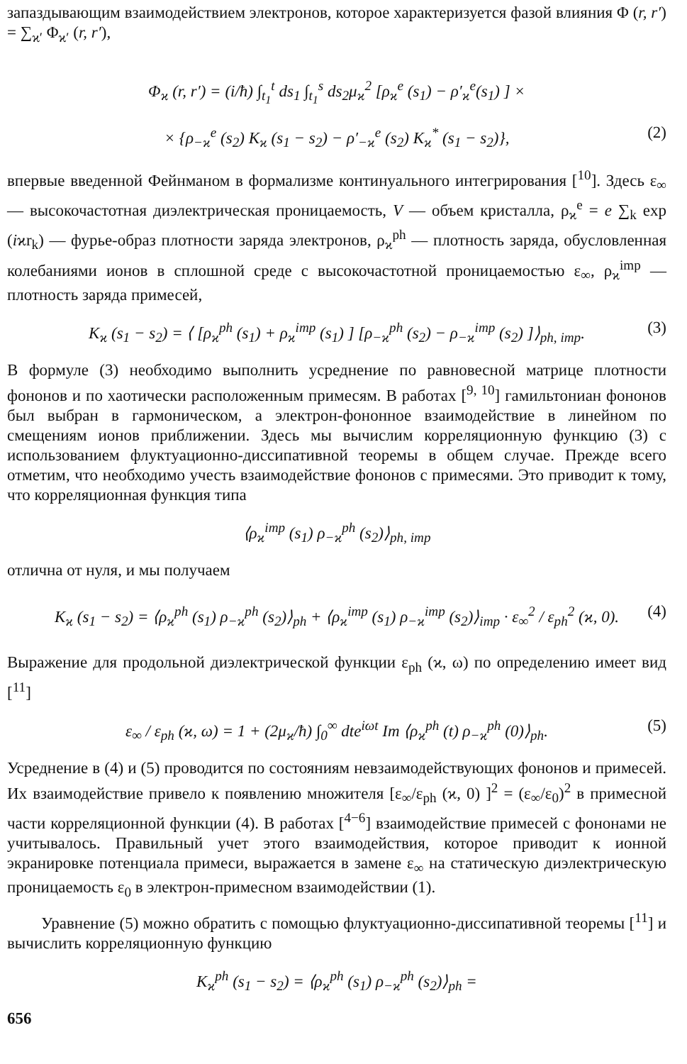запаздывающим взаимодействием электронов, которое характеризуется фазой влияния Φ (r, r′) = ∑<sub>ϰ′</sub> Φ<sub>ϰ′</sub> (r, r′),
Φ<sub>ϰ</sub> (r, r′) = (i/ħ) ∫<sub>t<sub>1</sub></sub><sup>t</sup> ds<sub>1</sub> ∫<sub>t<sub>1</sub></sub><sup>s</sup> ds<sub>2</sub>μ<sub>ϰ</sub><sup>2</sup> [ρ<sub>ϰ</sub><sup>e</sup> (s<sub>1</sub>) − ρ′<sub>ϰ</sub><sup>e</sup>(s<sub>1</sub>) ] ×
× {ρ<sub>−ϰ</sub><sup>e</sup> (s<sub>2</sub>) K<sub>ϰ</sub> (s<sub>1</sub> − s<sub>2</sub>) − ρ′<sub>−ϰ</sub><sup>e</sup> (s<sub>2</sub>) K<sub>ϰ</sub><sup>*</sup> (s<sub>1</sub> − s<sub>2</sub>)}, (2)
впервые введенной Фейнманом в формализме континуального интегрирования [<sup>10</sup>]. Здесь ε<sub>∞</sub> — высокочастотная диэлектрическая проницаемость, V — объем кристалла, ρ<sub>ϰ</sub><sup>e</sup> = e ∑<sub>k</sub> exp (iϰr<sub>k</sub>) — фурье-образ плотности заряда электронов, ρ<sub>ϰ</sub><sup>ph</sup> — плотность заряда, обусловленная колебаниями ионов в сплошной среде с высокочастотной проницаемостью ε<sub>∞</sub>, ρ<sub>ϰ</sub><sup>imp</sup> — плотность заряда примесей,
K<sub>ϰ</sub> (s<sub>1</sub> − s<sub>2</sub>) = ⟨ [ρ<sub>ϰ</sub><sup>ph</sup> (s<sub>1</sub>) + ρ<sub>ϰ</sub><sup>imp</sup> (s<sub>1</sub>) ] [ρ<sub>−ϰ</sub><sup>ph</sup> (s<sub>2</sub>) − ρ<sub>−ϰ</sub><sup>imp</sup> (s<sub>2</sub>) ]⟩<sub>ph, imp</sub>. (3)
В формуле (3) необходимо выполнить усреднение по равновесной матрице плотности фононов и по хаотически расположенным примесям. В работах [<sup>9, 10</sup>] гамильтониан фононов был выбран в гармоническом, а электрон-фононное взаимодействие в линейном по смещениям ионов приближении. Здесь мы вычислим корреляционную функцию (3) с использованием флуктуационно-диссипативной теоремы в общем случае. Прежде всего отметим, что необходимо учесть взаимодействие фононов с примесями. Это приводит к тому, что корреляционная функция типа
⟨ρ<sub>ϰ</sub><sup>imp</sup> (s<sub>1</sub>) ρ<sub>−ϰ</sub><sup>ph</sup> (s<sub>2</sub>)⟩<sub>ph, imp</sub>
отлична от нуля, и мы получаем
K<sub>ϰ</sub> (s<sub>1</sub> − s<sub>2</sub>) = ⟨ρ<sub>ϰ</sub><sup>ph</sup> (s<sub>1</sub>) ρ<sub>−ϰ</sub><sup>ph</sup> (s<sub>2</sub>)⟩<sub>ph</sub> + ⟨ρ<sub>ϰ</sub><sup>imp</sup> (s<sub>1</sub>) ρ<sub>−ϰ</sub><sup>imp</sup> (s<sub>2</sub>)⟩<sub>imp</sub> · ε<sub>∞</sub><sup>2</sup> / ε<sub>ph</sub><sup>2</sup> (ϰ, 0). (4)
Выражение для продольной диэлектрической функции ε<sub>ph</sub> (ϰ, ω) по определению имеет вид [<sup>11</sup>]
ε<sub>∞</sub> / ε<sub>ph</sub> (ϰ, ω) = 1 + (2μ<sub>ϰ</sub>/ħ) ∫<sub>0</sub><sup>∞</sup> dte<sup>iωt</sup> Im ⟨ρ<sub>ϰ</sub><sup>ph</sup> (t) ρ<sub>−ϰ</sub><sup>ph</sup> (0)⟩<sub>ph</sub>. (5)
Усреднение в (4) и (5) проводится по состояниям невзаимодействующих фононов и примесей. Их взаимодействие привело к появлению множителя [ε<sub>∞</sub>/ε<sub>ph</sub> (ϰ, 0) ]<sup>2</sup> = (ε<sub>∞</sub>/ε<sub>0</sub>)<sup>2</sup> в примесной части корреляционной функции (4). В работах [<sup>4−6</sup>] взаимодействие примесей с фононами не учитывалось. Правильный учет этого взаимодействия, которое приводит к ионной экранировке потенциала примеси, выражается в замене ε<sub>∞</sub> на статическую диэлектрическую проницаемость ε<sub>0</sub> в электрон-примесном взаимодействии (1).
Уравнение (5) можно обратить с помощью флуктуационно-диссипативной теоремы [<sup>11</sup>] и вычислить корреляционную функцию
K<sub>ϰ</sub><sup>ph</sup> (s<sub>1</sub> − s<sub>2</sub>) = ⟨ρ<sub>ϰ</sub><sup>ph</sup> (s<sub>1</sub>) ρ<sub>−ϰ</sub><sup>ph</sup> (s<sub>2</sub>)⟩<sub>ph</sub> =
656